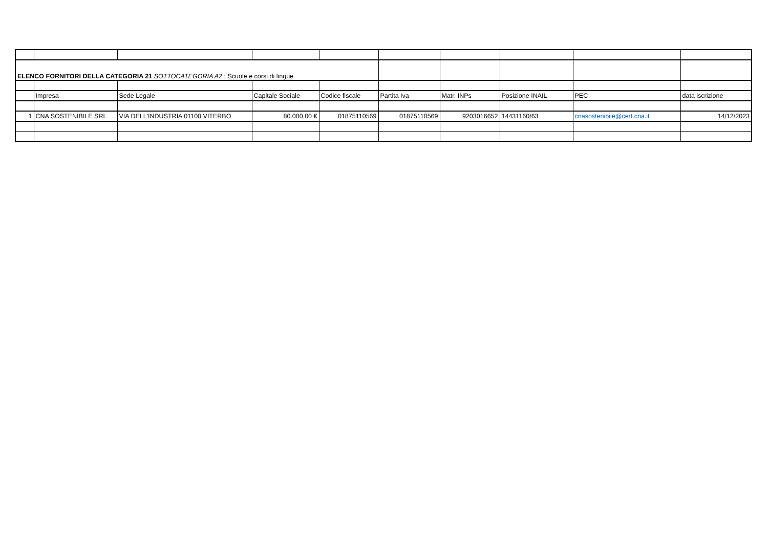| ELENCO FORNITORI DELLA CATEGORIA 21 SOTTOCATEGORIA A2 : Scuole e corsi di lingue | | | | | | | | | |
| | Impresa | Sede Legale | Capitale Sociale | Codice fiscale | Partita Iva | Matr. INPs | Posizione INAIL | PEC | data iscrizione |
| 1 | CNA SOSTENIBILE SRL | VIA DELL'INDUSTRIA 01100 VITERBO | 80.000,00 € | 01875110569 | 01875110569 | 9203016652 | 14431160/63 | cnasostenibile@cert.cna.it | 14/12/2023 |